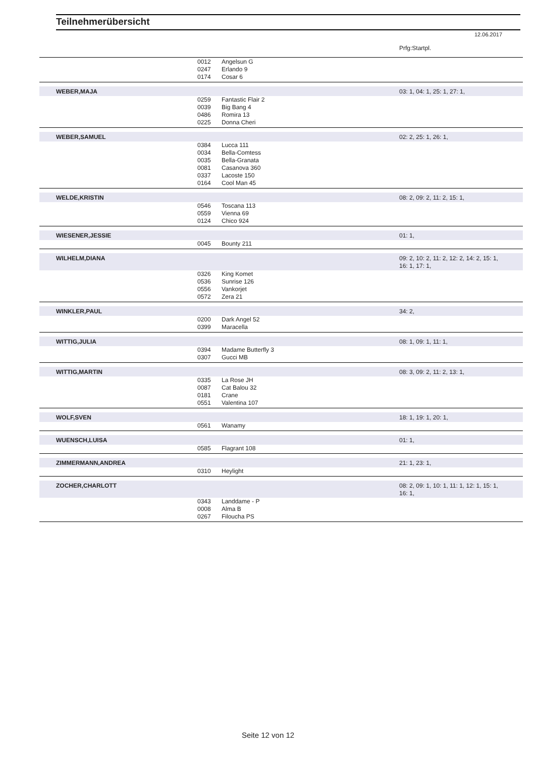Teilnehmerübersicht
12.06.2017
| | | | Prfg:Startpl. |
| | 0012 | Angelsun G | |
| | 0247 | Erlando 9 | |
| | 0174 | Cosar 6 | |
| WEBER,MAJA | | | 03: 1, 04: 1, 25: 1, 27: 1, |
| | 0259 | Fantastic Flair 2 | |
| | 0039 | Big Bang 4 | |
| | 0486 | Romira 13 | |
| | 0225 | Donna Cheri | |
| WEBER,SAMUEL | | | 02: 2, 25: 1, 26: 1, |
| | 0384 | Lucca 111 | |
| | 0034 | Bella-Comtess | |
| | 0035 | Bella-Granata | |
| | 0081 | Casanova 360 | |
| | 0337 | Lacoste 150 | |
| | 0164 | Cool Man 45 | |
| WELDE,KRISTIN | | | 08: 2, 09: 2, 11: 2, 15: 1, |
| | 0546 | Toscana 113 | |
| | 0559 | Vienna 69 | |
| | 0124 | Chico 924 | |
| WIESENER,JESSIE | | | 01: 1, |
| | 0045 | Bounty 211 | |
| WILHELM,DIANA | | | 09: 2, 10: 2, 11: 2, 12: 2, 14: 2, 15: 1, 16: 1, 17: 1, |
| | 0326 | King Komet | |
| | 0536 | Sunrise 126 | |
| | 0556 | Vankorjet | |
| | 0572 | Zera 21 | |
| WINKLER,PAUL | | | 34: 2, |
| | 0200 | Dark Angel 52 | |
| | 0399 | Maracella | |
| WITTIG,JULIA | | | 08: 1, 09: 1, 11: 1, |
| | 0394 | Madame Butterfly 3 | |
| | 0307 | Gucci MB | |
| WITTIG,MARTIN | | | 08: 3, 09: 2, 11: 2, 13: 1, |
| | 0335 | La Rose JH | |
| | 0087 | Cat Balou 32 | |
| | 0181 | Crane | |
| | 0551 | Valentina 107 | |
| WOLF,SVEN | | | 18: 1, 19: 1, 20: 1, |
| | 0561 | Wanamy | |
| WUENSCH,LUISA | | | 01: 1, |
| | 0585 | Flagrant 108 | |
| ZIMMERMANN,ANDREA | | | 21: 1, 23: 1, |
| | 0310 | Heylight | |
| ZOCHER,CHARLOTT | | | 08: 2, 09: 1, 10: 1, 11: 1, 12: 1, 15: 1, 16: 1, |
| | 0343 | Landdame - P | |
| | 0008 | Alma B | |
| | 0267 | Filoucha PS | |
Seite 12 von 12